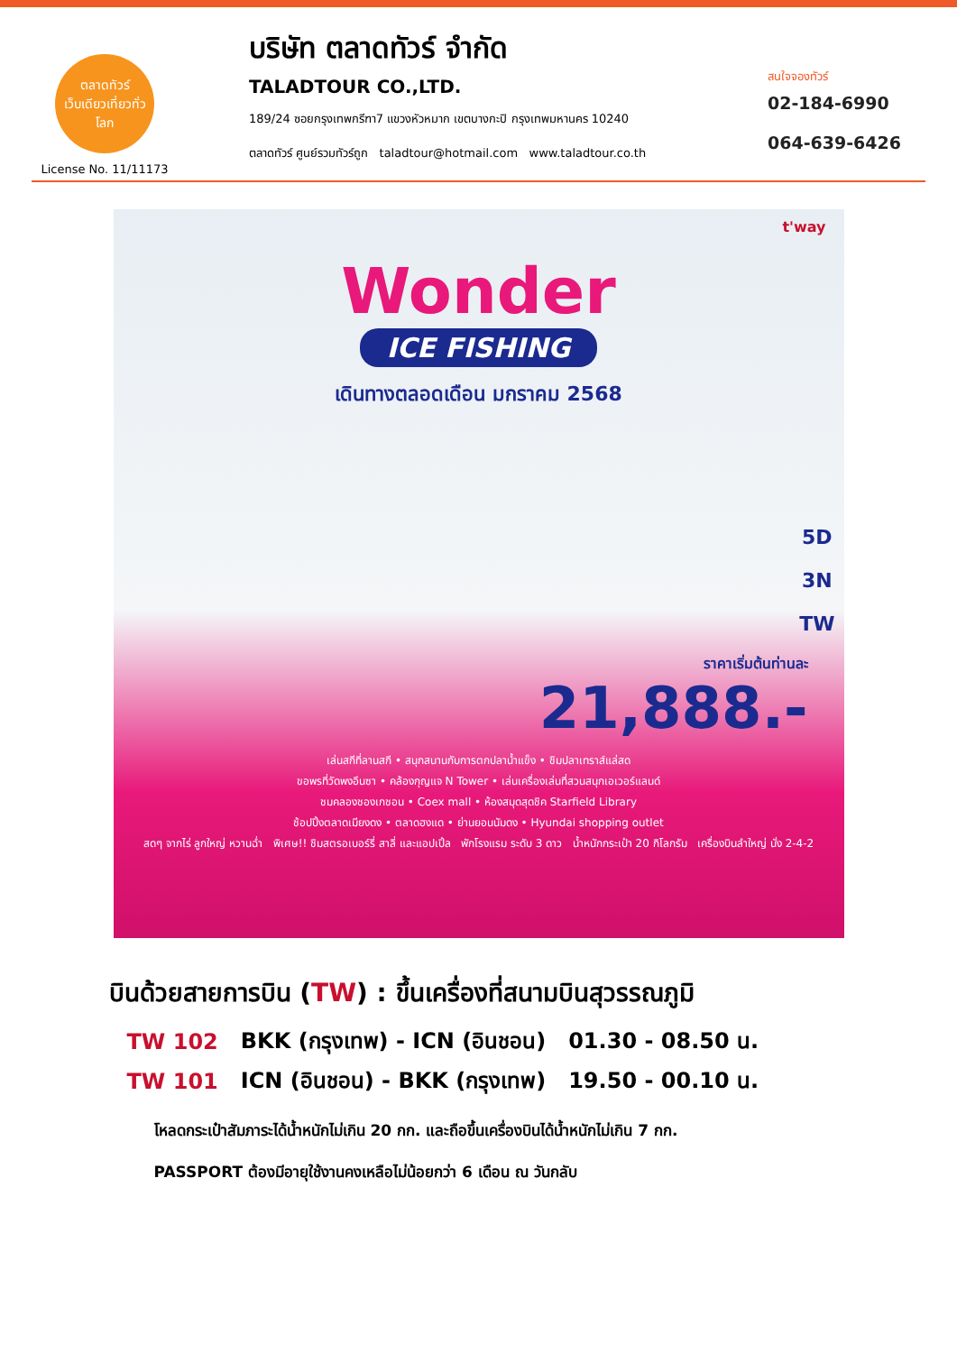ตลาดทัวร์
เว็บเดียวเที่ยวทั่วโลก
License No. 11/11173
บริษัท ตลาดทัวร์ จำกัด
TALADTOUR CO.,LTD.
189/24 ซอยกรุงเทพกรีฑา7 แขวงหัวหมาก เขตบางกะปิ กรุงเทพมหานคร 10240
ตลาดทัวร์ ศูนย์รวมทัวร์ถูก taladtour@hotmail.com www.taladtour.co.th
สนใจจองทัวร์
02-184-6990
064-639-6426
t'way
Wonder
ICE FISHING
เดินทางตลอดเดือน มกราคม 2568
5D
3N
TW
ราคาเริ่มต้นท่านละ
21,888.-
เล่นสกีที่ลานสกี • สนุกสนานกับการตกปลาน้ำแข็ง • ชิมปลาเทราส์แล่สด
ขอพรที่วัดพงอึนซา • คล้องกุญแจ N Tower • เล่นเครื่องเล่นที่สวนสนุกเอเวอร์แลนด์
ชมคลองชองเกชอน • Coex mall • ห้องสมุดสุดชิค Starfield Library
ช้อปปิ้งตลาดเมียงดง • ตลาดฮงแด • ย่านยอนนัมดง • Hyundai shopping outlet
สดๆ จากไร่ ลูกใหญ่ หวานฉ่ำ พิเศษ!! ชิมสตรอเบอร์รี่ สาลี่ และแอปเปิ้ล พักโรงแรม ระดับ 3 ดาว น้ำหนักกระเป๋า 20 กิโลกรัม เครื่องบินลำใหญ่ นั่ง 2-4-2
บินด้วยสายการบิน (TW) : ขึ้นเครื่องที่สนามบินสุวรรณภูมิ
| TW 102 | BKK (กรุงเทพ) - ICN (อินชอน) | 01.30 - 08.50 น. |
| TW 101 | ICN (อินชอน) - BKK (กรุงเทพ) | 19.50 - 00.10 น. |
โหลดกระเป๋าสัมภาระได้น้ำหนักไม่เกิน 20 กก. และถือขึ้นเครื่องบินได้น้ำหนักไม่เกิน 7 กก.
PASSPORT ต้องมีอายุใช้งานคงเหลือไม่น้อยกว่า 6 เดือน ณ วันกลับ